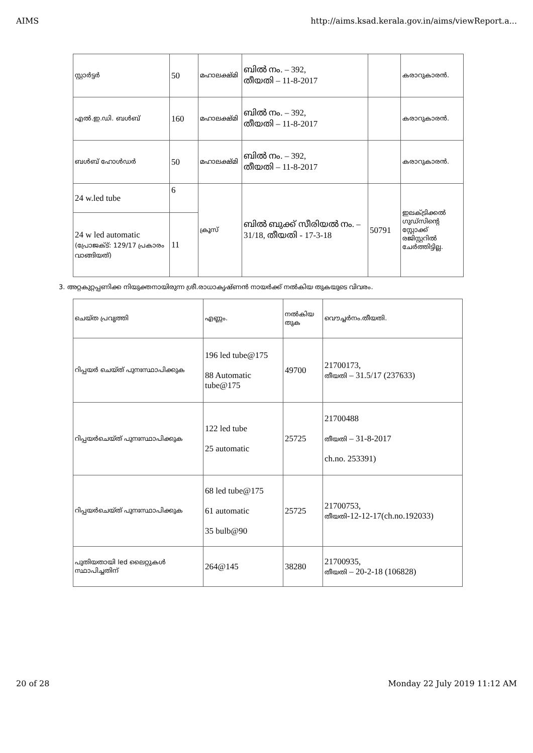AIMS http://aims.ksad.kerala.gov.in/aims/viewReport.a...
| സ്റ്റാർട്ടർ | 50 | മഹാലക്ഷ്മി | ബിൽ നം. – 392, തീയതി – 11-8-2017 | | കരാറുകാരൻ. |
| എൽ.ഇ.ഡി. ബൾബ് | 160 | മഹാലക്ഷ്മി | ബിൽ നം. – 392, തീയതി – 11-8-2017 | | കരാറുകാരൻ. |
| ബൾബ് ഹോൾഡർ | 50 | മഹാലക്ഷ്മി | ബിൽ നം. – 392, തീയതി – 11-8-2017 | | കരാറുകാരൻ. |
| 24 w.led tube | 6 | ക്രൂസ് | ബിൽ ബുക്ക് സീരിയൽ നം. – 31/18, തീയതി - 17-3-18 | 50791 | ഇലക്ട്രിക്കൽ ഗുഡ്സിന്റെ സ്റ്റോക്ക് രജിസ്റ്ററിൽ ചേർത്തിട്ടില്ല. |
| 24 w led automatic (പ്രോജക്ട്: 129/17 പ്രകാരം വാങ്ങിയത്) | 11 | | | | |
3. അറ്റകുറ്റപ്പണിക്ക നിയുക്തനായിരുന്ന ശ്രീ.രാധാകൃഷ്ണൻ നായർക്ക് നൽകിയ തുകയുടെ വിവരം.
| ചെയ്ത പ്രവൃത്തി | എണ്ണം. | നൽകിയ തുക | വൌച്ചർനം.തീയതി. |
| റിപ്പയർ ചെയ്ത് പുനഃസ്ഥാപിക്കുക | 196 led tube@175 88 Automatic tube@175 | 49700 | 21700173, തീയതി – 31.5/17 (237633) |
| റിപ്പയർചെയ്ത് പുനഃസ്ഥാപിക്കുക | 122 led tube 25 automatic | 25725 | 21700488 തീയതി – 31-8-2017 ch.no. 253391) |
| റിപ്പയർചെയ്ത് പുനഃസ്ഥാപിക്കുക | 68 led tube@175 61 automatic 35 bulb@90 | 25725 | 21700753, തീയതി -12-12-17(ch.no.192033) |
| പുതിയതായി led ലൈറ്റുകൾ സ്ഥാപിച്ചതിന് | 264@145 | 38280 | 21700935, തീയതി – 20-2-18 (106828) |
20 of 28 Monday 22 July 2019 11:12 AM